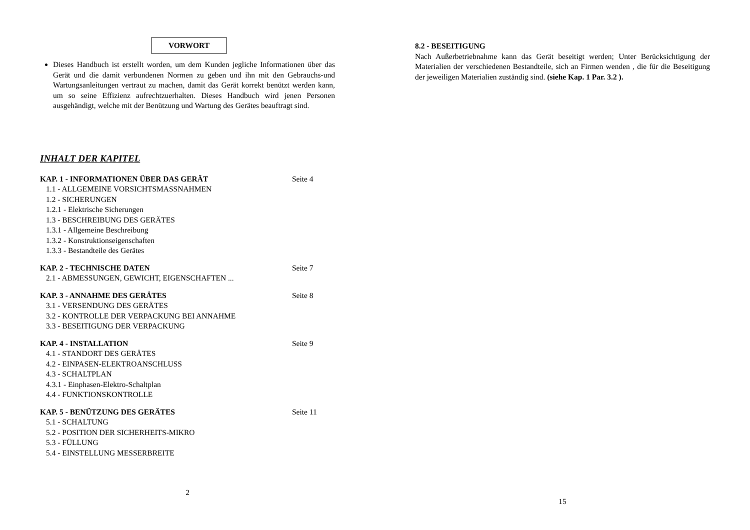VORWORT
Dieses Handbuch ist erstellt worden, um dem Kunden jegliche Informationen über das Gerät und die damit verbundenen Normen zu geben und ihn mit den Gebrauchs-und Wartungsanleitungen vertraut zu machen, damit das Gerät korrekt benützt werden kann, um so seine Effizienz aufrechtzuerhalten. Dieses Handbuch wird jenen Personen ausgehändigt, welche mit der Benützung und Wartung des Gerätes beauftragt sind.
INHALT DER KAPITEL
KAP. 1 - INFORMATIONEN ÜBER DAS GERÄT Seite 4
1.1 - ALLGEMEINE VORSICHTSMASSNAHMEN
1.2 - SICHERUNGEN
1.2.1 - Elektrische Sicherungen
1.3 - BESCHREIBUNG DES GERÄTES
1.3.1 - Allgemeine Beschreibung
1.3.2 - Konstruktionseigenschaften
1.3.3 - Bestandteile des Gerätes
KAP. 2 - TECHNISCHE DATEN Seite 7
2.1 - ABMESSUNGEN, GEWICHT, EIGENSCHAFTEN ...
KAP. 3 - ANNAHME DES GERÄTES Seite 8
3.1 - VERSENDUNG DES GERÄTES
3.2 - KONTROLLE DER VERPACKUNG BEI ANNAHME
3.3 - BESEITIGUNG DER VERPACKUNG
KAP. 4 - INSTALLATION Seite 9
4.1 - STANDORT DES GERÄTES
4.2 - EINPASEN-ELEKTROANSCHLUSS
4.3 - SCHALTPLAN
4.3.1 - Einphasen-Elektro-Schaltplan
4.4 - FUNKTIONSKONTROLLE
KAP. 5 - BENÜTZUNG DES GERÄTES Seite 11
5.1 - SCHALTUNG
5.2 - POSITION DER SICHERHEITS-MIKRO
5.3 - FÜLLUNG
5.4 - EINSTELLUNG MESSERBREITE
2
8.2 - BESEITIGUNG
Nach Außerbetriebnahme kann das Gerät beseitigt werden; Unter Berücksichtigung der Materialien der verschiedenen Bestandteile, sich an Firmen wenden , die für die Beseitigung der jeweiligen Materialien zuständig sind. (siehe Kap. 1 Par. 3.2 ).
15